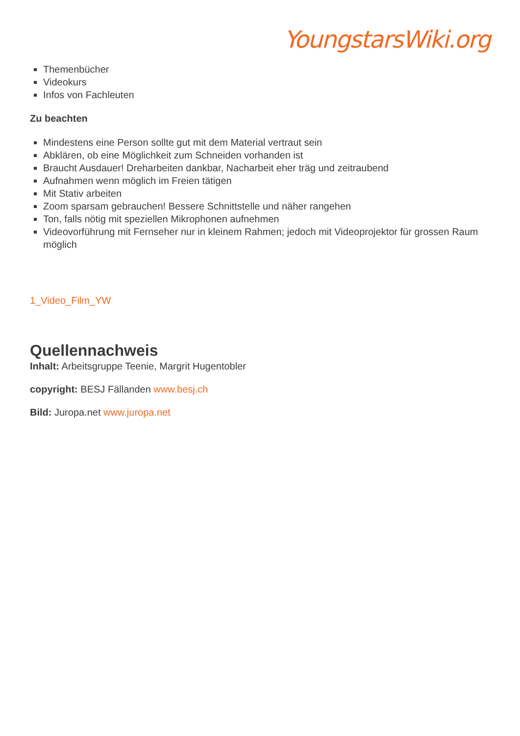YoungstarsWiki.org
Themenbücher
Videokurs
Infos von Fachleuten
Zu beachten
Mindestens eine Person sollte gut mit dem Material vertraut sein
Abklären, ob eine Möglichkeit zum Schneiden vorhanden ist
Braucht Ausdauer! Dreharbeiten dankbar, Nacharbeit eher träg und zeitraubend
Aufnahmen wenn möglich im Freien tätigen
Mit Stativ arbeiten
Zoom sparsam gebrauchen! Bessere Schnittstelle und näher rangehen
Ton, falls nötig mit speziellen Mikrophonen aufnehmen
Videovorführung mit Fernseher nur in kleinem Rahmen; jedoch mit Videoprojektor für grossen Raum möglich
1_Video_Film_YW
Quellennachweis
Inhalt: Arbeitsgruppe Teenie, Margrit Hugentobler
copyright: BESJ Fällanden www.besj.ch
Bild: Juropa.net www.juropa.net